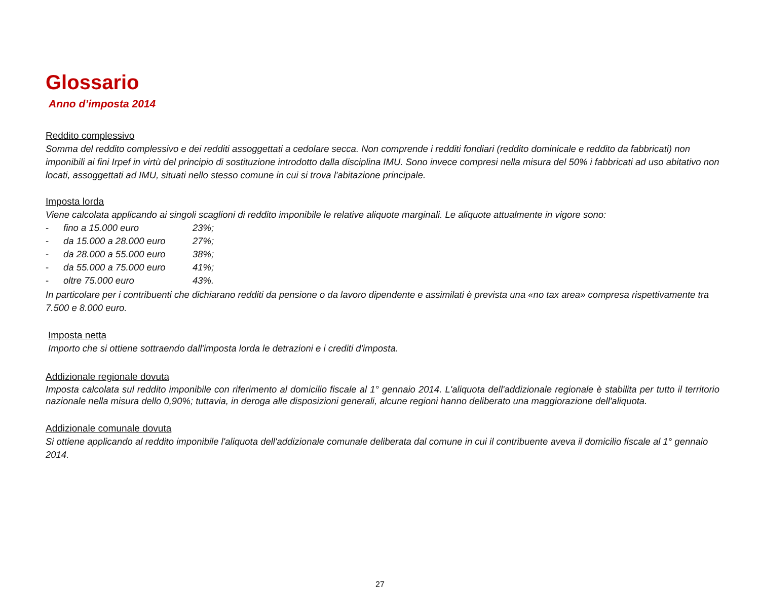Glossario
Anno d’imposta 2014
Reddito complessivo
Somma del reddito complessivo e dei redditi assoggettati a cedolare secca. Non comprende i redditi fondiari (reddito dominicale e reddito da fabbricati) non imponibili ai fini Irpef in virtù del principio di sostituzione introdotto dalla disciplina IMU. Sono invece compresi nella misura del 50% i fabbricati ad uso abitativo non locati, assoggettati ad IMU, situati nello stesso comune in cui si trova l'abitazione principale.
Imposta lorda
Viene calcolata applicando ai singoli scaglioni di reddito imponibile le relative aliquote marginali. Le aliquote attualmente in vigore sono:
- fino a 15.000 euro 23%;
- da 15.000 a 28.000 euro 27%;
- da 28.000 a 55.000 euro 38%;
- da 55.000 a 75.000 euro 41%;
- oltre 75.000 euro 43%.
In particolare per i contribuenti che dichiarano redditi da pensione o da lavoro dipendente e assimilati è prevista una «no tax area» compresa rispettivamente tra 7.500 e 8.000 euro.
Imposta netta
Importo che si ottiene sottraendo dall'imposta lorda le detrazioni e i crediti d'imposta.
Addizionale regionale dovuta
Imposta calcolata sul reddito imponibile con riferimento al domicilio fiscale al 1° gennaio 2014. L'aliquota dell'addizionale regionale è stabilita per tutto il territorio nazionale nella misura dello 0,90%; tuttavia, in deroga alle disposizioni generali, alcune regioni hanno deliberato una maggiorazione dell'aliquota.
Addizionale comunale dovuta
Si ottiene applicando al reddito imponibile l'aliquota dell'addizionale comunale deliberata dal comune in cui il contribuente aveva il domicilio fiscale al 1° gennaio 2014.
27